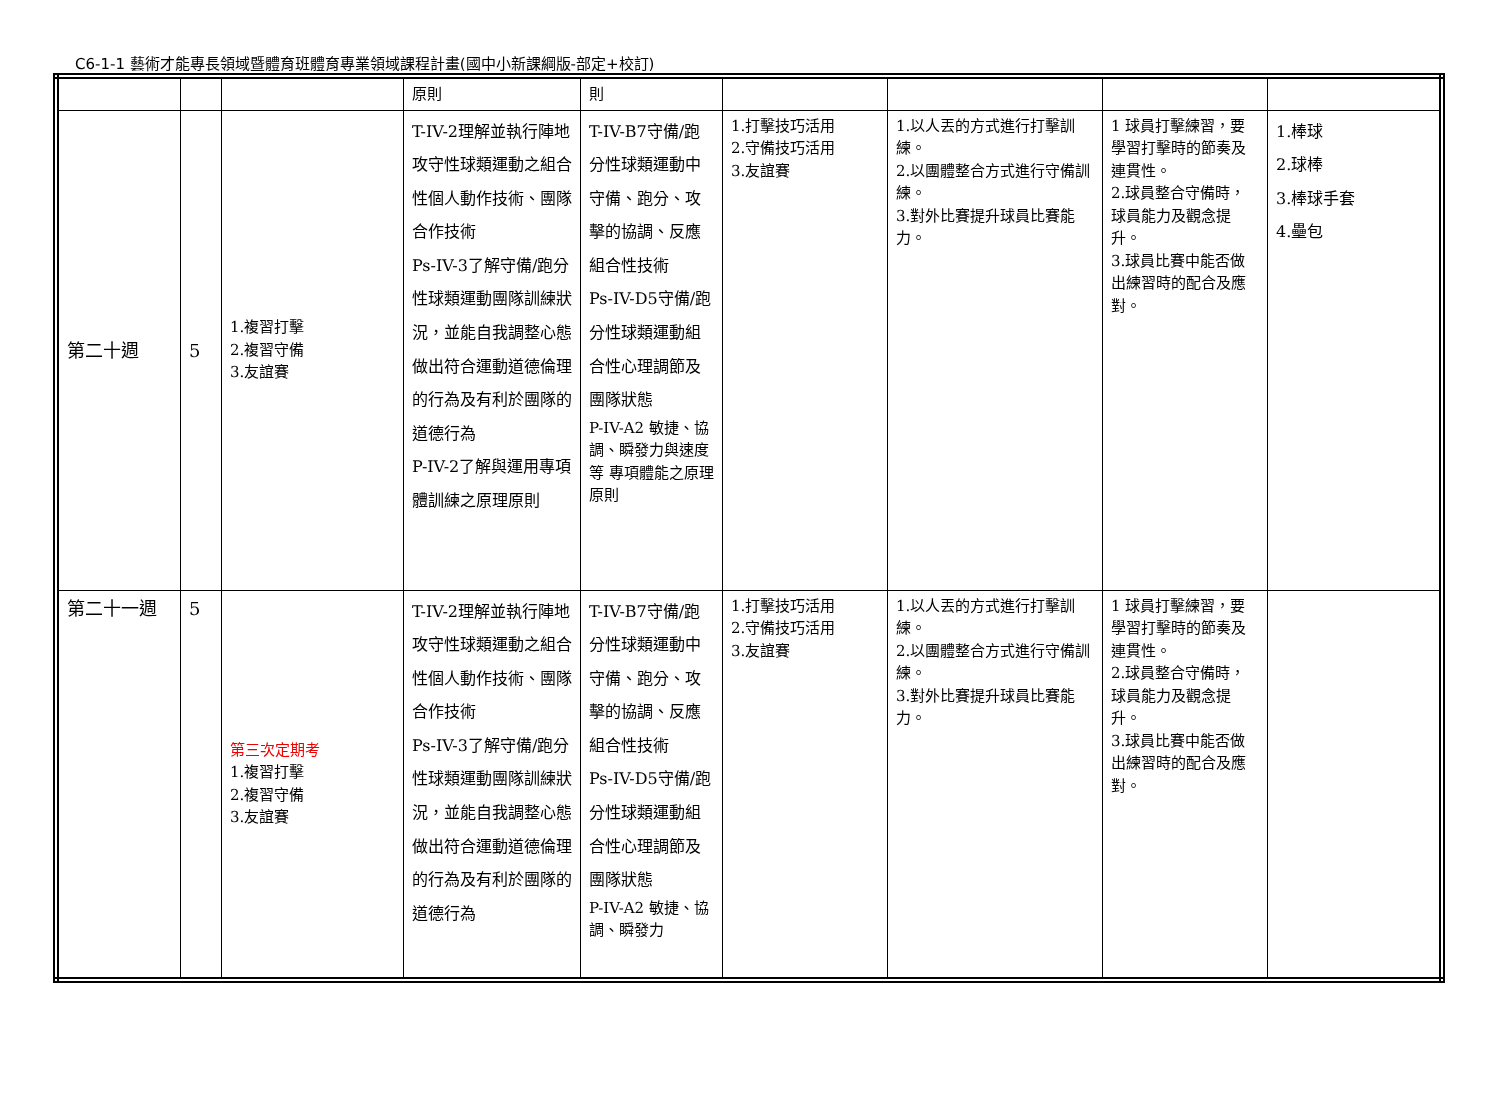C6-1-1 藝術才能專長領域暨體育班體育專業領域課程計畫(國中小新課綱版-部定+校訂)
| | | | 原則 | 則 | | | | |
| 第二十週 | 5 | 1.複習打擊 2.複習守備 3.友誼賽 | T-IV-2理解並執行陣地攻守性球類運動之組合性個人動作技術、團隊合作技術 Ps-IV-3了解守備/跑分性球類運動團隊訓練狀況，並能自我調整心態做出符合運動道德倫理的行為及有利於團隊的道德行為 P-IV-2了解與運用專項體訓練之原理原則 | T-IV-B7守備/跑分性球類運動中守備、跑分、攻擊的協調、反應組合性技術 Ps-IV-D5守備/跑分性球類運動組合性心理調節及團隊狀態 P-IV-A2 敏捷、協調、瞬發力與速度等 專項體能之原理原則 | 1.打擊技巧活用 2.守備技巧活用 3.友誼賽 | 1.以人丟的方式進行打擊訓練。 2.以團體整合方式進行守備訓練。 3.對外比賽提升球員比賽能力。 | 1 球員打擊練習，要學習打擊時的節奏及連貫性。 2.球員整合守備時，球員能力及觀念提升。 3.球員比賽中能否做出練習時的配合及應對。 | 1.棒球 2.球棒 3.棒球手套 4.壘包 |
| 第二十一週 | 5 | 第三次定期考 1.複習打擊 2.複習守備 3.友誼賽 | T-IV-2理解並執行陣地攻守性球類運動之組合性個人動作技術、團隊合作技術 Ps-IV-3了解守備/跑分性球類運動團隊訓練狀況，並能自我調整心態做出符合運動道德倫理的行為及有利於團隊的道德行為 | T-IV-B7守備/跑分性球類運動中守備、跑分、攻擊的協調、反應組合性技術 Ps-IV-D5守備/跑分性球類運動組合性心理調節及團隊狀態 P-IV-A2 敏捷、協調、瞬發力 | 1.打擊技巧活用 2.守備技巧活用 3.友誼賽 | 1.以人丟的方式進行打擊訓練。 2.以團體整合方式進行守備訓練。 3.對外比賽提升球員比賽能力。 | 1 球員打擊練習，要學習打擊時的節奏及連貫性。 2.球員整合守備時，球員能力及觀念提升。 3.球員比賽中能否做出練習時的配合及應對。 | |